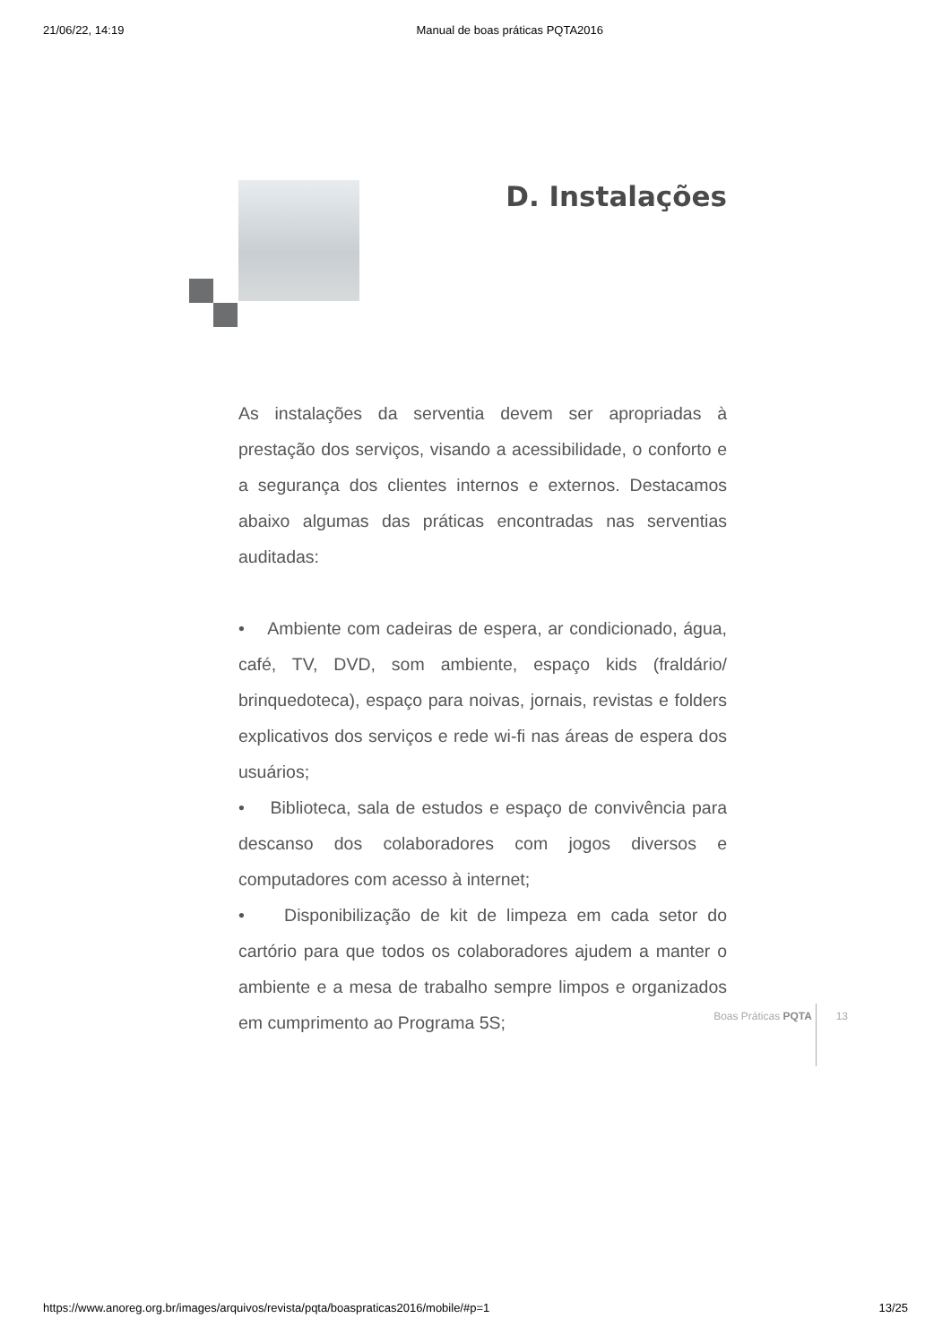21/06/22, 14:19 Manual de boas práticas PQTA2016
D. Instalações
As instalações da serventia devem ser apropriadas à prestação dos serviços, visando a acessibilidade, o conforto e a segurança dos clientes internos e externos. Destacamos abaixo algumas das práticas encontradas nas serventias auditadas:
• Ambiente com cadeiras de espera, ar condicionado, água, café, TV, DVD, som ambiente, espaço kids (fraldário/ brinquedoteca), espaço para noivas, jornais, revistas e folders explicativos dos serviços e rede wi-fi nas áreas de espera dos usuários;
• Biblioteca, sala de estudos e espaço de convivência para descanso dos colaboradores com jogos diversos e computadores com acesso à internet;
• Disponibilização de kit de limpeza em cada setor do cartório para que todos os colaboradores ajudem a manter o ambiente e a mesa de trabalho sempre limpos e organizados em cumprimento ao Programa 5S;
Boas Práticas PQTA 13
https://www.anoreg.org.br/images/arquivos/revista/pqta/boaspraticas2016/mobile/#p=1 13/25